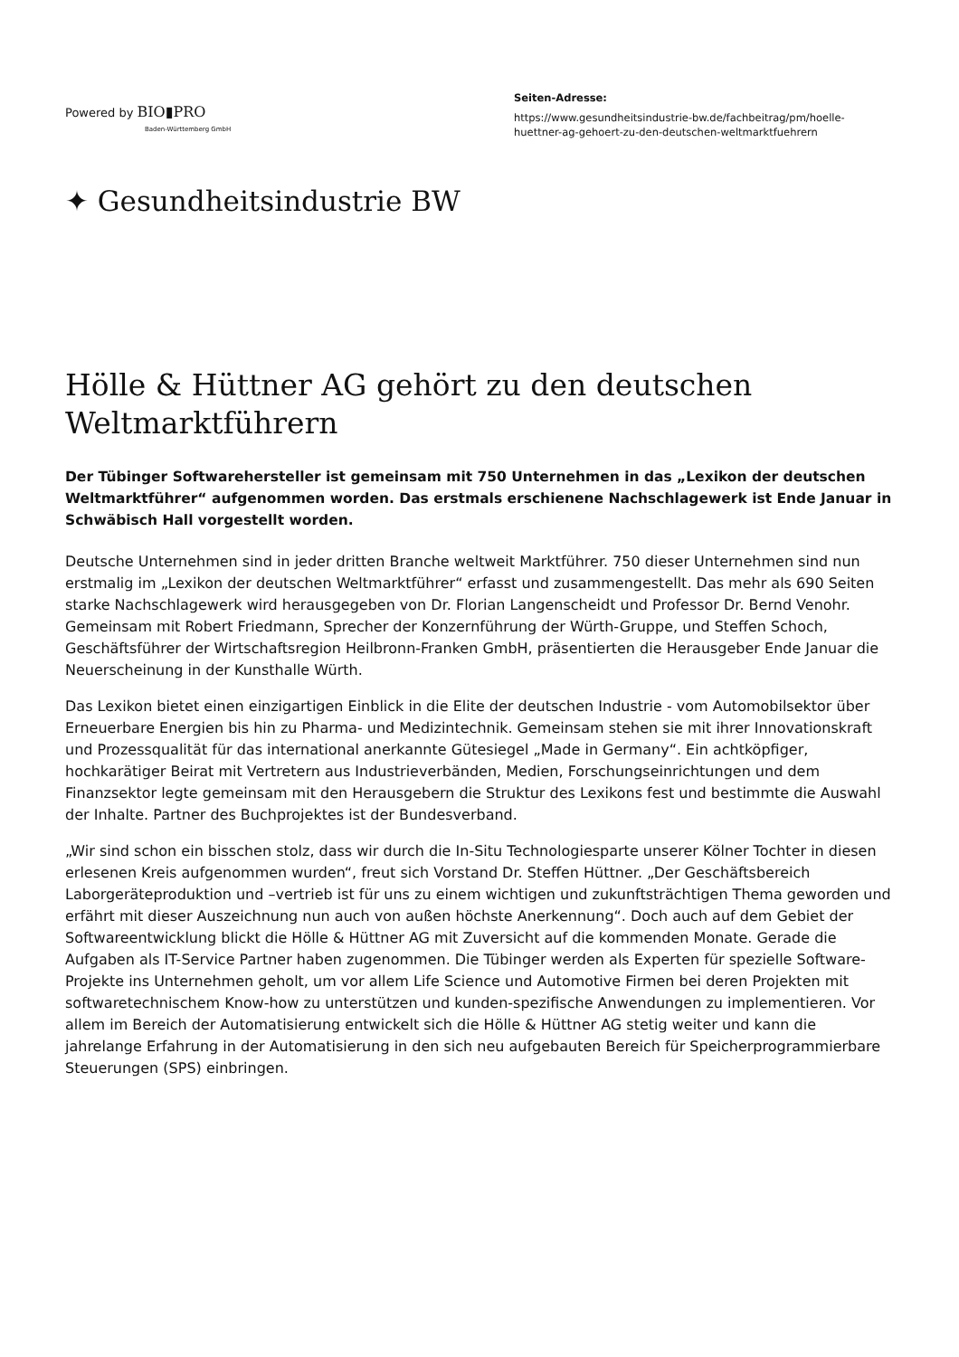Powered by BIO▮PRO
Baden-Württemberg GmbH
Seiten-Adresse:
https://www.gesundheitsindustrie-bw.de/fachbeitrag/pm/hoelle-huettner-ag-gehoert-zu-den-deutschen-weltmarktfuehrern
✦ Gesundheitsindustrie BW
Hölle & Hüttner AG gehört zu den deutschen Weltmarktführern
Der Tübinger Softwarehersteller ist gemeinsam mit 750 Unternehmen in das „Lexikon der deutschen Weltmarktführer“ aufgenommen worden. Das erstmals erschienene Nachschlagewerk ist Ende Januar in Schwäbisch Hall vorgestellt worden.
Deutsche Unternehmen sind in jeder dritten Branche weltweit Marktführer. 750 dieser Unternehmen sind nun erstmalig im „Lexikon der deutschen Weltmarktführer“ erfasst und zusammengestellt. Das mehr als 690 Seiten starke Nachschlagewerk wird herausgegeben von Dr. Florian Langenscheidt und Professor Dr. Bernd Venohr. Gemeinsam mit Robert Friedmann, Sprecher der Konzernführung der Würth-Gruppe, und Steffen Schoch, Geschäftsführer der Wirtschaftsregion Heilbronn-Franken GmbH, präsentierten die Herausgeber Ende Januar die Neuerscheinung in der Kunsthalle Würth.
Das Lexikon bietet einen einzigartigen Einblick in die Elite der deutschen Industrie - vom Automobilsektor über Erneuerbare Energien bis hin zu Pharma- und Medizintechnik. Gemeinsam stehen sie mit ihrer Innovationskraft und Prozessqualität für das international anerkannte Gütesiegel „Made in Germany“. Ein achtköpfiger, hochkarätiger Beirat mit Vertretern aus Industrieverbänden, Medien, Forschungseinrichtungen und dem Finanzsektor legte gemeinsam mit den Herausgebern die Struktur des Lexikons fest und bestimmte die Auswahl der Inhalte. Partner des Buchprojektes ist der Bundesverband.
„Wir sind schon ein bisschen stolz, dass wir durch die In-Situ Technologiesparte unserer Kölner Tochter in diesen erlesenen Kreis aufgenommen wurden“, freut sich Vorstand Dr. Steffen Hüttner. „Der Geschäftsbereich Laborgeräteproduktion und –vertrieb ist für uns zu einem wichtigen und zukunftsträchtigen Thema geworden und erfährt mit dieser Auszeichnung nun auch von außen höchste Anerkennung“. Doch auch auf dem Gebiet der Softwareentwicklung blickt die Hölle & Hüttner AG mit Zuversicht auf die kommenden Monate. Gerade die Aufgaben als IT-Service Partner haben zugenommen. Die Tübinger werden als Experten für spezielle Software-Projekte ins Unternehmen geholt, um vor allem Life Science und Automotive Firmen bei deren Projekten mit softwaretechnischem Know-how zu unterstützen und kunden-spezifische Anwendungen zu implementieren. Vor allem im Bereich der Automatisierung entwickelt sich die Hölle & Hüttner AG stetig weiter und kann die jahrelange Erfahrung in der Automatisierung in den sich neu aufgebauten Bereich für Speicherprogrammierbare Steuerungen (SPS) einbringen.